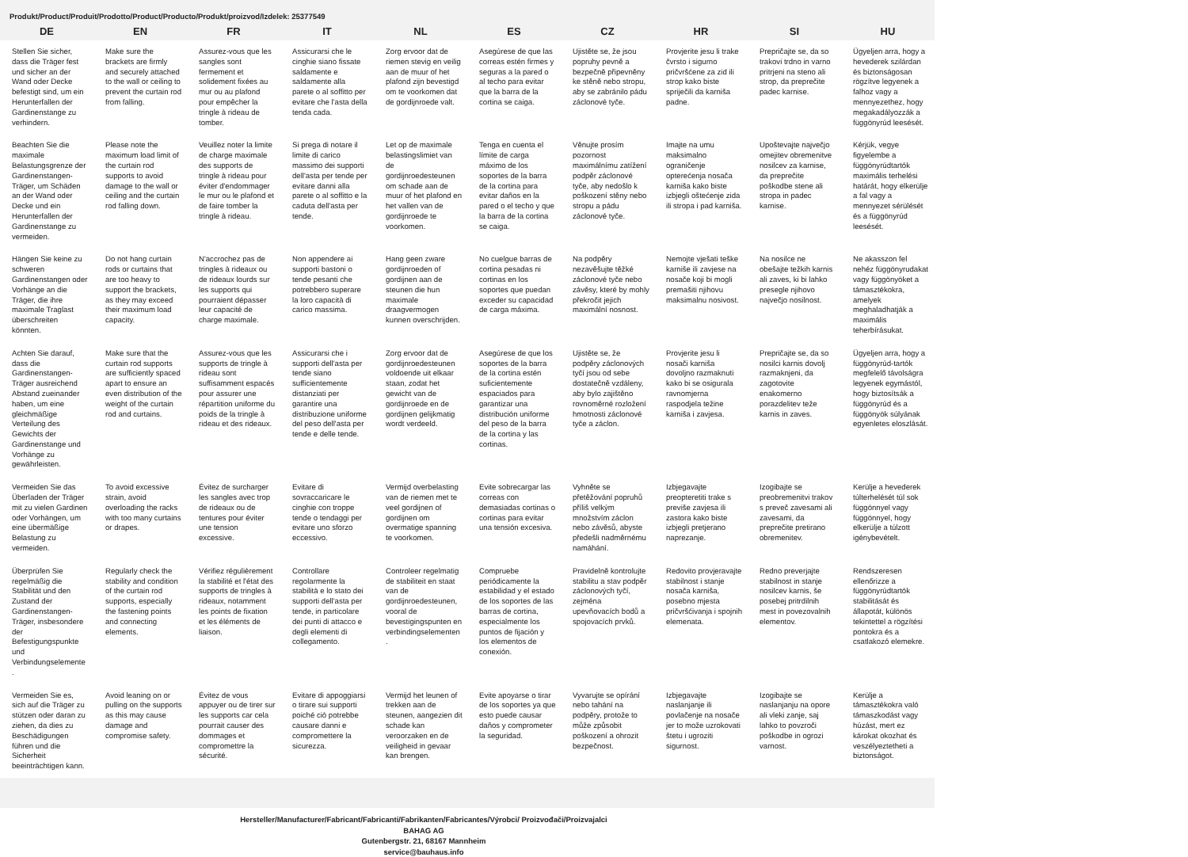Produkt/Product/Produit/Prodotto/Product/Producto/Produkt/proizvod/Izdelek: 25377549
| DE | EN | FR | IT | NL | ES | CZ | HR | SI | HU |
| --- | --- | --- | --- | --- | --- | --- | --- | --- | --- |
| Stellen Sie sicher, dass die Träger fest und sicher an der Wand oder Decke befestigt sind, um ein Herunterfallen der Gardinenstange zu verhindern. | Make sure the brackets are firmly and securely attached to the wall or ceiling to prevent the curtain rod from falling. | Assurez-vous que les sangles sont fermement et solidement fixées au mur ou au plafond pour empêcher la tringle à rideau de tomber. | Assicurarsi che le cinghie siano fissate saldamente e saldamente alla parete o al soffitto per evitare che l'asta della tenda cada. | Zorg ervoor dat de riemen stevig en veilig aan de muur of het plafond zijn bevestigd om te voorkomen dat de gordijnroede valt. | Asegúrese de que las correas estén firmes y seguras a la pared o al techo para evitar que la barra de la cortina se caiga. | Ujistěte se, že jsou popruhy pevně a bezpečně připevněny ke stěně nebo stropu, aby se zabránilo pádu záclonové tyče. | Provjerite jesu li trake čvrsto i sigurno pričvršćene za zid ili strop kako biste spriječili da karniša padne. | Prepričajte se, da so trakovi trdno in varno pritrjeni na steno ali strop, da preprečite padec karnise. | Ügyeljen arra, hogy a hevederek szilárdan és biztonságosan rögzítve legyenek a falhoz vagy a mennyezethez, hogy megakadályozzák a függönyrúd leesését. |
| Beachten Sie die maximale Belastungsgrenze der Gardinenstangen-Träger, um Schäden an der Wand oder Decke und ein Herunterfallen der Gardinenstange zu vermeiden. | Please note the maximum load limit of the curtain rod supports to avoid damage to the wall or ceiling and the curtain rod falling down. | Veuillez noter la limite de charge maximale des supports de tringle à rideau pour éviter d'endommager le mur ou le plafond et de faire tomber la tringle à rideau. | Si prega di notare il limite di carico massimo dei supporti dell'asta per tende per evitare danni alla parete o al soffitto e la caduta dell'asta per tende. | Let op de maximale belastingslimiet van de gordijnroedesteunen om schade aan de muur of het plafond en het vallen van de gordijnroede te voorkomen. | Tenga en cuenta el límite de carga máximo de los soportes de la barra de la cortina para evitar daños en la pared o el techo y que la barra de la cortina se caiga. | Věnujte prosím pozornost maximálnímu zatížení podpěr záclonové tyče, aby nedošlo k poškození stěny nebo stropu a pádu záclonové tyče. | Imajte na umu maksimalno ograničenje opterećenja nosača karniša kako biste izbjegli oštećenje zida ili stropa i pad karniša. | Upoštevajte največjo omejitev obremenitve nosilcev za karnise, da preprečite poškodbe stene ali stropa in padec karnise. | Kérjük, vegye figyelembe a függönyrúdtartók maximális terhelési határát, hogy elkerülje a fal vagy a mennyezet sérülését és a függönyrúd leesését. |
| Hängen Sie keine zu schweren Gardinenstangen oder Vorhänge an die Träger, die ihre maximale Traglast überschreiten könnten. | Do not hang curtain rods or curtains that are too heavy to support the brackets, as they may exceed their maximum load capacity. | N'accrochez pas de tringles à rideaux ou de rideaux lourds sur les supports qui pourraient dépasser leur capacité de charge maximale. | Non appendere ai supporti bastoni o tende pesanti che potrebbero superare la loro capacità di carico massima. | Hang geen zware gordijnroeden of gordijnen aan de steunen die hun maximale draagvermogen kunnen overschrijden. | No cuelgue barras de cortina pesadas ni cortinas en los soportes que puedan exceder su capacidad de carga máxima. | Na podpěry nezavěšujte těžké záclonové tyče nebo závěsy, které by mohly překročit jejich maximální nosnost. | Nemojte vješati teške karniše ili zavjese na nosače koji bi mogli premašiti njihovu maksimalnu nosivost. | Na nosilce ne obešajte težkih karnis ali zaves, ki bi lahko presegle njihovo največjo nosilnost. | Ne akasszon fel nehéz függönyrudakat vagy függönyöket a támasztékokra, amelyek meghaladhatják a maximális teherbírásukat. |
| Achten Sie darauf, dass die Gardinenstangen-Träger ausreichend Abstand zueinander haben, um eine gleichmäßige Verteilung des Gewichts der Gardinenstange und Vorhänge zu gewährleisten. | Make sure that the curtain rod supports are sufficiently spaced apart to ensure an even distribution of the weight of the curtain rod and curtains. | Assurez-vous que les supports de tringle à rideau sont suffisamment espacés pour assurer une répartition uniforme du poids de la tringle à rideau et des rideaux. | Assicurarsi che i supporti dell'asta per tende siano sufficientemente distanziati per garantire una distribuzione uniforme del peso dell'asta per tende e delle tende. | Zorg ervoor dat de gordijnroedesteunen voldoende uit elkaar staan, zodat het gewicht van de gordijnroede en de gordijnen gelijkmatig wordt verdeeld. | Asegúrese de que los soportes de la barra de la cortina estén suficientemente espaciados para garantizar una distribución uniforme del peso de la barra de la cortina y las cortinas. | Ujistěte se, že podpěry záclonových tyčí jsou od sebe dostatečně vzdáleny, aby bylo zajištěno rovnoměrné rozložení hmotnosti záclonové tyče a záclon. | Provjerite jesu li nosači karniša dovoljno razmaknuti kako bi se osigurala ravnomjerna raspodjela težine karniša i zavjesa. | Prepričajte se, da so nosilci karnis dovolj razmaknjeni, da zagotovite enakomerno porazdelitev teže karnis in zaves. | Ügyeljen arra, hogy a függönyrúd-tartók megfelelő távolságra legyenek egymástól, hogy biztosítsák a függönyrúd és a függönyök súlyának egyenletes eloszlását. |
| Vermeiden Sie das Überladen der Träger mit zu vielen Gardinen oder Vorhängen, um eine übermäßige Belastung zu vermeiden. | To avoid excessive strain, avoid overloading the racks with too many curtains or drapes. | Évitez de surcharger les sangles avec trop de rideaux ou de tentures pour éviter une tension excessive. | Evitare di sovraccaricare le cinghie con troppe tende o tendaggi per evitare uno sforzo eccessivo. | Vermijd overbelasting van de riemen met te veel gordijnen of gordijnen om overmatige spanning te voorkomen. | Evite sobrecargar las correas con demasiadas cortinas o cortinas para evitar una tensión excesiva. | Vyhněte se přetěžování popruhů příliš velkým množstvím záclon nebo závěsů, abyste předešli nadměrnému namáhání. | Izbjegavajte preopteretiti trake s previše zavjesa ili zastora kako biste izbjegli pretjerano naprezanje. | Izogibajte se preobremenitvi trakov s preveč zavesami ali zavesami, da preprečite pretirano obremenitev. | Kerülje a hevederek túlterhelését túl sok függönnyel vagy függönnyel, hogy elkerülje a túlzott igénybevételt. |
| Überprüfen Sie regelmäßig die Stabilität und den Zustand der Gardinenstangen-Träger, insbesondere der Befestigungspunkte und Verbindungselemente . | Regularly check the stability and condition of the curtain rod supports, especially the fastening points and connecting elements. | Vérifiez régulièrement la stabilité et l'état des supports de tringles à rideaux, notamment les points de fixation et les éléments de liaison. | Controllare regolarmente la stabilità e lo stato dei supporti dell'asta per tende, in particolare dei punti di attacco e degli elementi di collegamento. | Controleer regelmatig de stabiliteit en staat van de gordijnroedesteunen, vooral de bevestigingspunten en verbindingselementen . | Compruebe periódicamente la estabilidad y el estado de los soportes de las barras de cortina, especialmente los puntos de fijación y los elementos de conexión. | Pravidelně kontrolujte stabilitu a stav podpěr záclonových tyčí, zejména upevňovacích bodů a spojovacích prvků. | Redovito provjeravajte stabilnost i stanje nosača karniša, posebno mjesta pričvršćivanja i spojnih elemenata. | Redno preverjajte stabilnost in stanje nosilcev karnis, še posebej pritrdilnih mest in povezovalnih elementov. | Rendszeresen ellenőrizze a függönyrúdtartók stabilitását és állapotát, különös tekintettel a rögzítési pontokra és a csatlakozó elemekre. |
| Vermeiden Sie es, sich auf die Träger zu stützen oder daran zu ziehen, da dies zu Beschädigungen führen und die Sicherheit beeinträchtigen kann. | Avoid leaning on or pulling on the supports as this may cause damage and compromise safety. | Évitez de vous appuyer ou de tirer sur les supports car cela pourrait causer des dommages et compromettre la sécurité. | Evitare di appoggiarsi o tirare sui supporti poiché ciò potrebbe causare danni e compromettere la sicurezza. | Vermijd het leunen of trekken aan de steunen, aangezien dit schade kan veroorzaken en de veiligheid in gevaar kan brengen. | Evite apoyarse o tirar de los soportes ya que esto puede causar daños y comprometer la seguridad. | Vyvarujte se opírání nebo tahání na podpěry, protože to může způsobit poškození a ohrozit bezpečnost. | Izbjegavajte naslanjanje ili povlačenje na nosače jer to može uzrokovati štetu i ugroziti sigurnost. | Izogibajte se naslanjanju na opore ali vleki zanje, saj lahko to povzroči poškodbe in ogrozi varnost. | Kerülje a támasztékokra való támaszkodást vagy húzást, mert ez károkat okozhat és veszélyeztetheti a biztonságot. |
Hersteller/Manufacturer/Fabricant/Fabricanti/Fabrikanten/Fabricantes/Výrobci/ Proizvođači/Proizvajalci
BAHAG AG
Gutenbergstr. 21, 68167 Mannheim
service@bauhaus.info